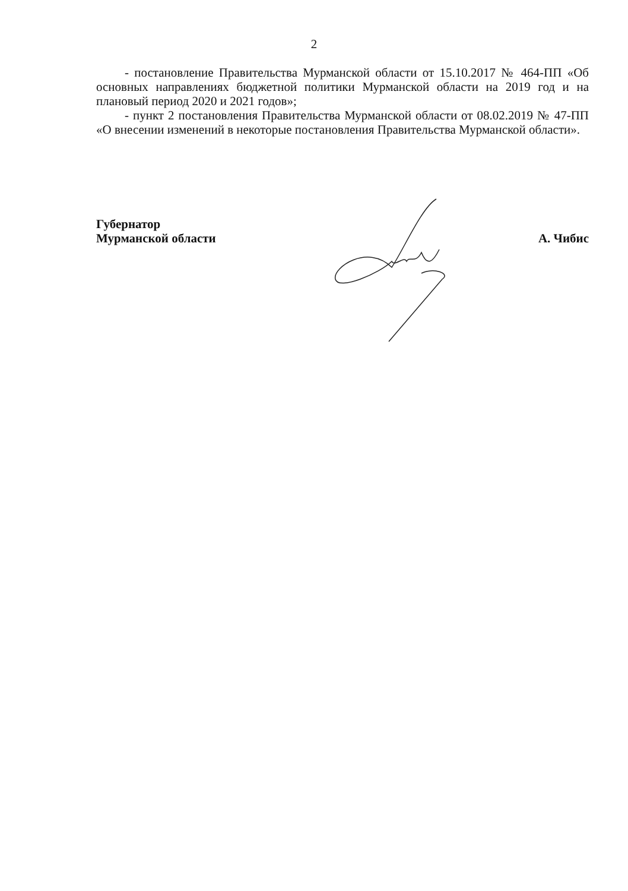2
- постановление Правительства Мурманской области от 15.10.2017 № 464-ПП «Об основных направлениях бюджетной политики Мурманской области на 2019 год и на плановый период 2020 и 2021 годов»;
- пункт 2 постановления Правительства Мурманской области от 08.02.2019 № 47-ПП «О внесении изменений в некоторые постановления Правительства Мурманской области».
Губернатор
Мурманской области
А. Чибис